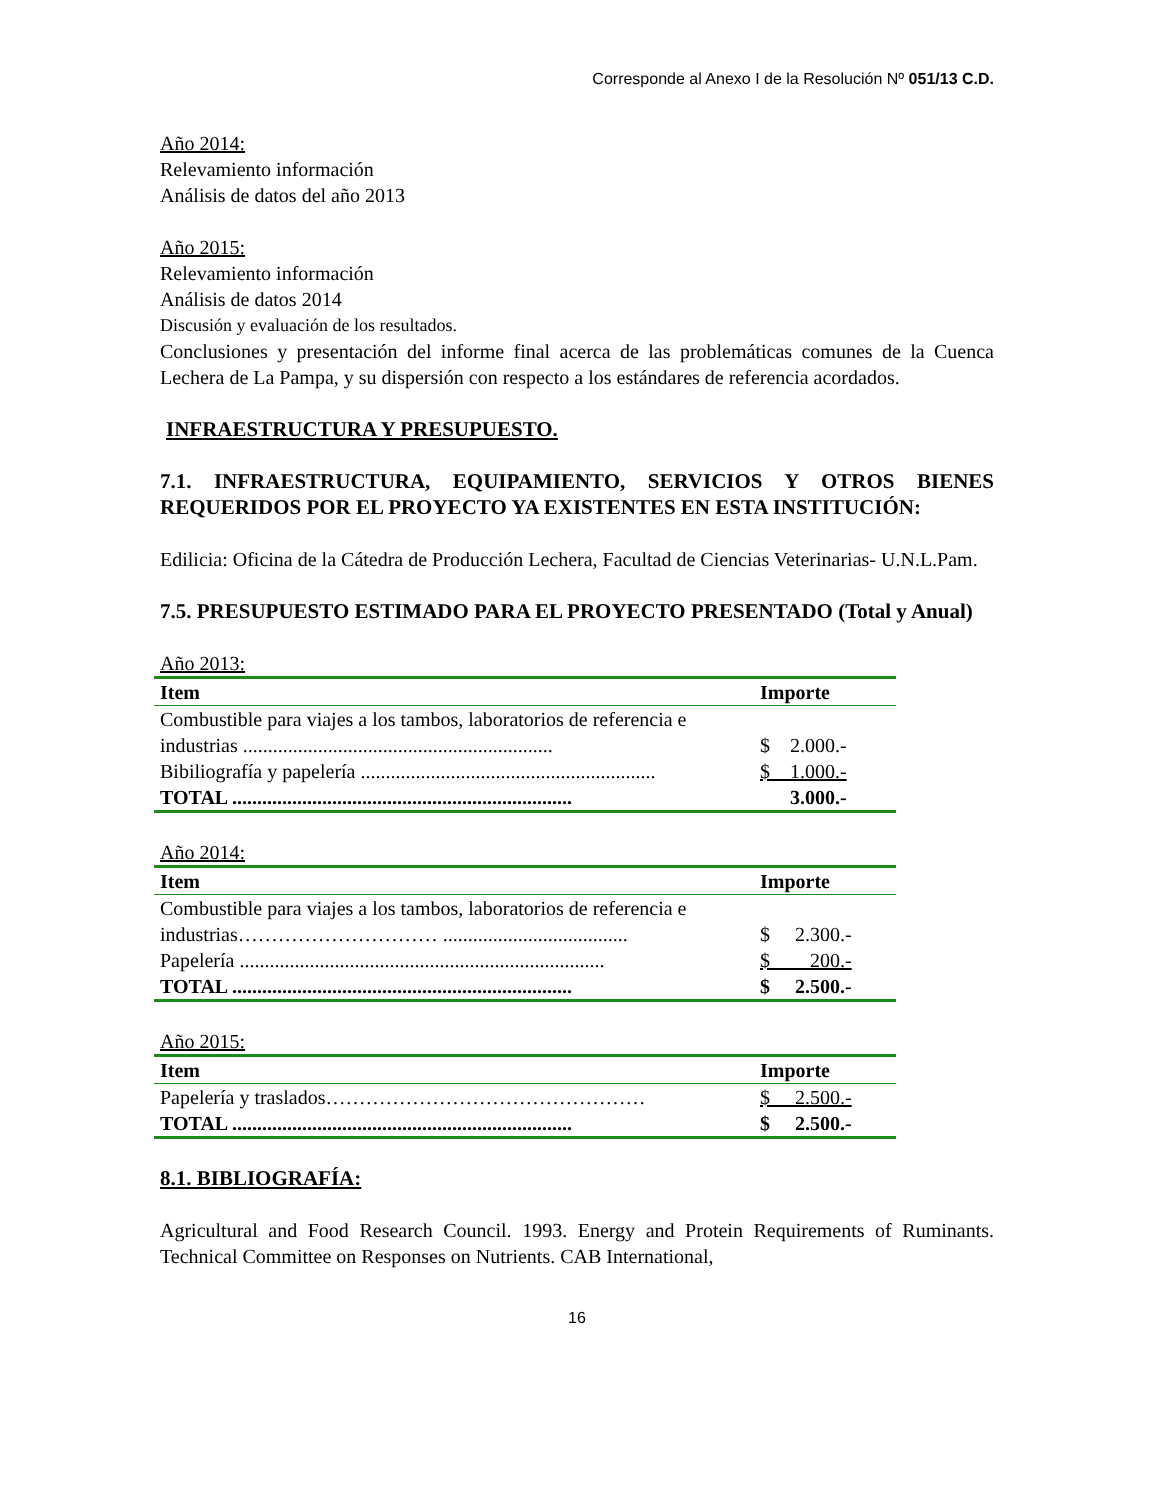Corresponde al Anexo I de la Resolución Nº 051/13 C.D.
Año 2014:
Relevamiento información
Análisis de datos del año 2013
Año 2015:
Relevamiento información
Análisis de datos 2014
Discusión y evaluación de los resultados.
Conclusiones y presentación del informe final acerca de las problemáticas comunes de la Cuenca Lechera de La Pampa, y su dispersión con respecto a los estándares de referencia acordados.
INFRAESTRUCTURA Y PRESUPUESTO.
7.1. INFRAESTRUCTURA, EQUIPAMIENTO, SERVICIOS Y OTROS BIENES REQUERIDOS POR EL PROYECTO YA EXISTENTES EN ESTA INSTITUCIÓN:
Edilicia: Oficina de la Cátedra de Producción Lechera, Facultad de Ciencias Veterinarias- U.N.L.Pam.
7.5. PRESUPUESTO ESTIMADO PARA EL PROYECTO PRESENTADO (Total y Anual)
Año 2013:
| Item | Importe |
| --- | --- |
| Combustible para viajes a los tambos, laboratorios de referencia e industrias .............................................................. | $ 2.000.- |
| Bibiliografía y papelería ........................................................... | $ 1.000.- |
| TOTAL .................................................................... | 3.000.- |
Año 2014:
| Item | Importe |
| --- | --- |
| Combustible para viajes a los tambos, laboratorios de referencia e industrias………………………… ..................................... | $ 2.300.- |
| Papelería ......................................................................... | $ 200.- |
| TOTAL .................................................................... | $ 2.500.- |
Año 2015:
| Item | Importe |
| --- | --- |
| Papelería y traslados………………………………………… | $ 2.500.- |
| TOTAL .................................................................... | $ 2.500.- |
8.1. BIBLIOGRAFÍA:
Agricultural and Food Research Council. 1993. Energy and Protein Requirements of Ruminants. Technical Committee on Responses on Nutrients. CAB International,
16